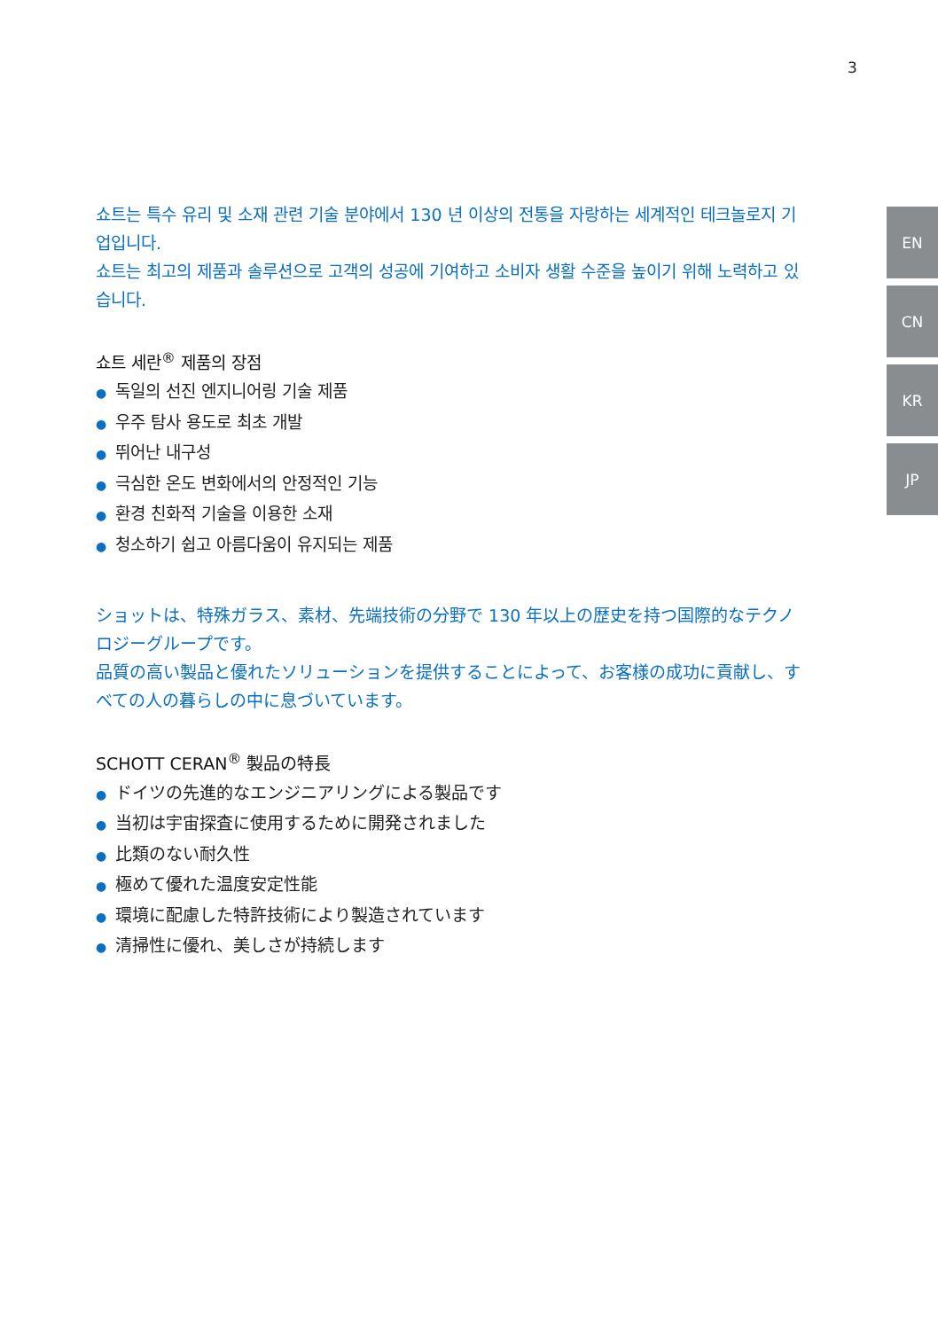3
쇼트는 특수 유리 및 소재 관련 기술 분야에서 130 년 이상의 전통을 자랑하는 세계적인 테크놀로지 기업입니다.
쇼트는 최고의 제품과 솔루션으로 고객의 성공에 기여하고 소비자 생활 수준을 높이기 위해 노력하고 있습니다.
쇼트 세란<sup>®</sup> 제품의 장점
● 독일의 선진 엔지니어링 기술 제품
● 우주 탐사 용도로 최초 개발
● 뛰어난 내구성
● 극심한 온도 변화에서의 안정적인 기능
● 환경 친화적 기술을 이용한 소재
● 청소하기 쉽고 아름다움이 유지되는 제품
ショットは、特殊ガラス、素材、先端技術の分野で 130 年以上の歴史を持つ国際的なテクノロジーグループです。
品質の高い製品と優れたソリューションを提供することによって、お客様の成功に貢献し、すべての人の暮らしの中に息づいています。
SCHOTT CERAN<sup>®</sup> 製品の特長
● ドイツの先進的なエンジニアリングによる製品です
● 当初は宇宙探査に使用するために開発されました
● 比類のない耐久性
● 極めて優れた温度安定性能
● 環境に配慮した特許技術により製造されています
● 清掃性に優れ、美しさが持続します
EN
CN
KR
JP